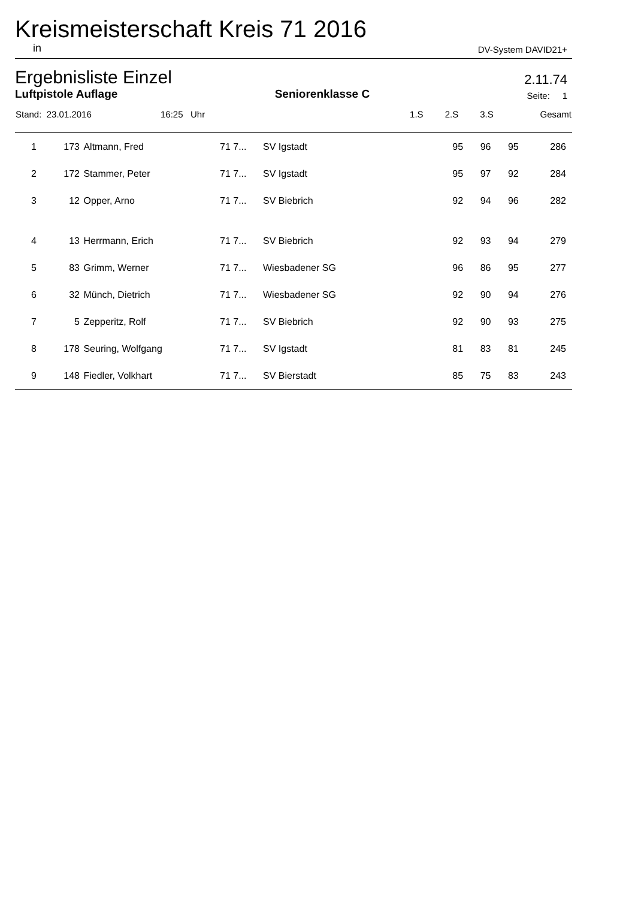Kreismeisterschaft Kreis 71 2016
in DV-System DAVID21+
Ergebnisliste Einzel 2.11.74
Luftpistole Auflage Seniorenklasse C Seite: 1
| Stand: 23.01.2016 | 16:25 Uhr | 1.S | 2.S | 3.S | Gesamt |
| 1 | 173 | Altmann, Fred | 71 7... | SV Igstadt | 95 | 96 | 95 | 286 |
| 2 | 172 | Stammer, Peter | 71 7... | SV Igstadt | 95 | 97 | 92 | 284 |
| 3 | 12 | Opper, Arno | 71 7... | SV Biebrich | 92 | 94 | 96 | 282 |
| 4 | 13 | Herrmann, Erich | 71 7... | SV Biebrich | 92 | 93 | 94 | 279 |
| 5 | 83 | Grimm, Werner | 71 7... | Wiesbadener SG | 96 | 86 | 95 | 277 |
| 6 | 32 | Münch, Dietrich | 71 7... | Wiesbadener SG | 92 | 90 | 94 | 276 |
| 7 | 5 | Zepperitz, Rolf | 71 7... | SV Biebrich | 92 | 90 | 93 | 275 |
| 8 | 178 | Seuring, Wolfgang | 71 7... | SV Igstadt | 81 | 83 | 81 | 245 |
| 9 | 148 | Fiedler, Volkhart | 71 7... | SV Bierstadt | 85 | 75 | 83 | 243 |